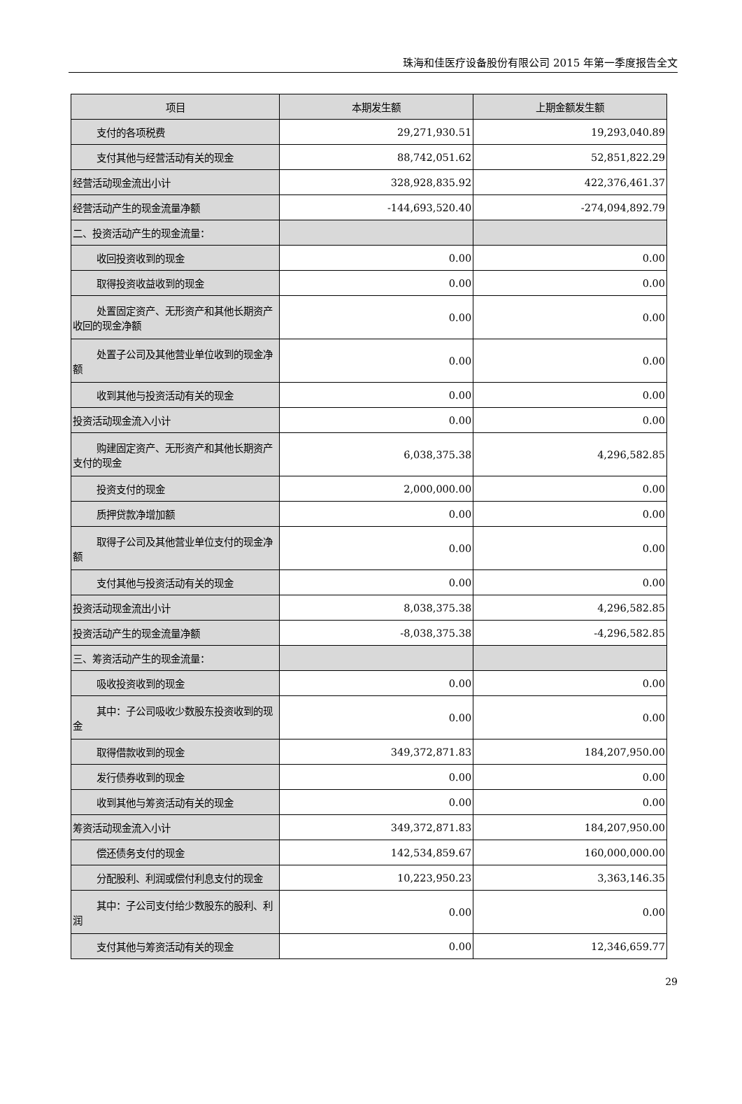珠海和佳医疗设备股份有限公司 2015 年第一季度报告全文
| 项目 | 本期发生额 | 上期金额发生额 |
| --- | --- | --- |
| 支付的各项税费 | 29,271,930.51 | 19,293,040.89 |
| 支付其他与经营活动有关的现金 | 88,742,051.62 | 52,851,822.29 |
| 经营活动现金流出小计 | 328,928,835.92 | 422,376,461.37 |
| 经营活动产生的现金流量净额 | -144,693,520.40 | -274,094,892.79 |
| 二、投资活动产生的现金流量： | | |
| 收回投资收到的现金 | 0.00 | 0.00 |
| 取得投资收益收到的现金 | 0.00 | 0.00 |
| 处置固定资产、无形资产和其他长期资 产收回的现金净额 | 0.00 | 0.00 |
| 处置子公司及其他营业单位收到的现 金净额 | 0.00 | 0.00 |
| 收到其他与投资活动有关的现金 | 0.00 | 0.00 |
| 投资活动现金流入小计 | 0.00 | 0.00 |
| 购建固定资产、无形资产和其他长期资 产支付的现金 | 6,038,375.38 | 4,296,582.85 |
| 投资支付的现金 | 2,000,000.00 | 0.00 |
| 质押贷款净增加额 | 0.00 | 0.00 |
| 取得子公司及其他营业单位支付的现 金净额 | 0.00 | 0.00 |
| 支付其他与投资活动有关的现金 | 0.00 | 0.00 |
| 投资活动现金流出小计 | 8,038,375.38 | 4,296,582.85 |
| 投资活动产生的现金流量净额 | -8,038,375.38 | -4,296,582.85 |
| 三、筹资活动产生的现金流量： | | |
| 吸收投资收到的现金 | 0.00 | 0.00 |
| 其中：子公司吸收少数股东投资收到的 现金 | 0.00 | 0.00 |
| 取得借款收到的现金 | 349,372,871.83 | 184,207,950.00 |
| 发行债券收到的现金 | 0.00 | 0.00 |
| 收到其他与筹资活动有关的现金 | 0.00 | 0.00 |
| 筹资活动现金流入小计 | 349,372,871.83 | 184,207,950.00 |
| 偿还债务支付的现金 | 142,534,859.67 | 160,000,000.00 |
| 分配股利、利润或偿付利息支付的现金 | 10,223,950.23 | 3,363,146.35 |
| 其中：子公司支付给少数股东的股利、 利润 | 0.00 | 0.00 |
| 支付其他与筹资活动有关的现金 | 0.00 | 12,346,659.77 |
29